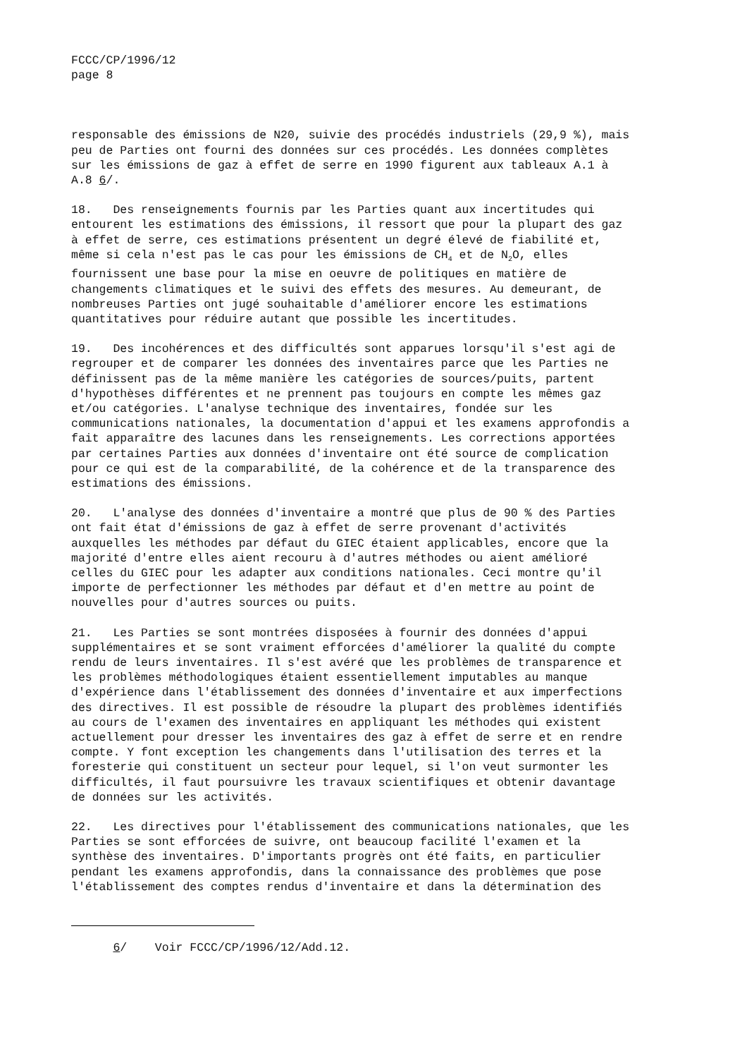FCCC/CP/1996/12 page 8
responsable des émissions de N20, suivie des procédés industriels (29,9 %), mais peu de Parties ont fourni des données sur ces procédés. Les données complètes sur les émissions de gaz à effet de serre en 1990 figurent aux tableaux A.1 à A.8 6/.
18. Des renseignements fournis par les Parties quant aux incertitudes qui entourent les estimations des émissions, il ressort que pour la plupart des gaz à effet de serre, ces estimations présentent un degré élevé de fiabilité et, même si cela n'est pas le cas pour les émissions de CH<sub>4</sub> et de N<sub>2</sub>O, elles fournissent une base pour la mise en oeuvre de politiques en matière de changements climatiques et le suivi des effets des mesures. Au demeurant, de nombreuses Parties ont jugé souhaitable d'améliorer encore les estimations quantitatives pour réduire autant que possible les incertitudes.
19. Des incohérences et des difficultés sont apparues lorsqu'il s'est agi de regrouper et de comparer les données des inventaires parce que les Parties ne définissent pas de la même manière les catégories de sources/puits, partent d'hypothèses différentes et ne prennent pas toujours en compte les mêmes gaz et/ou catégories. L'analyse technique des inventaires, fondée sur les communications nationales, la documentation d'appui et les examens approfondis a fait apparaître des lacunes dans les renseignements. Les corrections apportées par certaines Parties aux données d'inventaire ont été source de complication pour ce qui est de la comparabilité, de la cohérence et de la transparence des estimations des émissions.
20. L'analyse des données d'inventaire a montré que plus de 90 % des Parties ont fait état d'émissions de gaz à effet de serre provenant d'activités auxquelles les méthodes par défaut du GIEC étaient applicables, encore que la majorité d'entre elles aient recouru à d'autres méthodes ou aient amélioré celles du GIEC pour les adapter aux conditions nationales. Ceci montre qu'il importe de perfectionner les méthodes par défaut et d'en mettre au point de nouvelles pour d'autres sources ou puits.
21. Les Parties se sont montrées disposées à fournir des données d'appui supplémentaires et se sont vraiment efforcées d'améliorer la qualité du compte rendu de leurs inventaires. Il s'est avéré que les problèmes de transparence et les problèmes méthodologiques étaient essentiellement imputables au manque d'expérience dans l'établissement des données d'inventaire et aux imperfections des directives. Il est possible de résoudre la plupart des problèmes identifiés au cours de l'examen des inventaires en appliquant les méthodes qui existent actuellement pour dresser les inventaires des gaz à effet de serre et en rendre compte. Y font exception les changements dans l'utilisation des terres et la foresterie qui constituent un secteur pour lequel, si l'on veut surmonter les difficultés, il faut poursuivre les travaux scientifiques et obtenir davantage de données sur les activités.
22. Les directives pour l'établissement des communications nationales, que les Parties se sont efforcées de suivre, ont beaucoup facilité l'examen et la synthèse des inventaires. D'importants progrès ont été faits, en particulier pendant les examens approfondis, dans la connaissance des problèmes que pose l'établissement des comptes rendus d'inventaire et dans la détermination des
6/ Voir FCCC/CP/1996/12/Add.12.